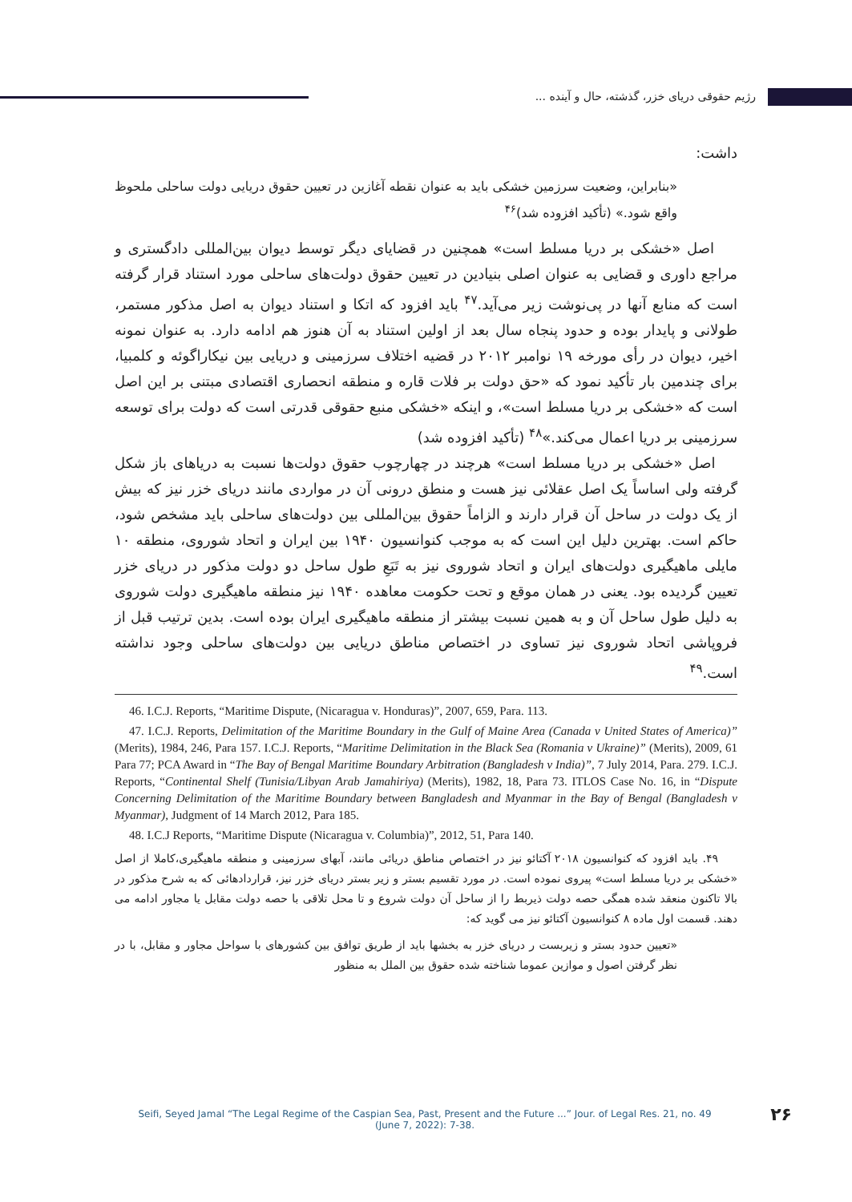رژیم حقوقی دریای خزر، گذشته، حال و آینده ...
داشت:
«بنابراین، وضعیت سرزمین خشکی باید به عنوان نقطه آغازین در تعیین حقوق دریایی دولت ساحلی ملحوظ واقع شود.» (تأکید افزوده شد)<sup>۴۶</sup>
اصل «خشکی بر دریا مسلط است» همچنین در قضایای دیگر توسط دیوان بین‌المللی دادگستری و مراجع داوری و قضایی به عنوان اصلی بنیادین در تعیین حقوق دولت‌های ساحلی مورد استناد قرار گرفته است که منابع آنها در پی‌نوشت زیر می‌آید.<sup>۴۷</sup> باید افزود که اتکا و استناد دیوان به اصل مذکور مستمر، طولانی و پایدار بوده و حدود پنجاه سال بعد از اولین استناد به آن هنوز هم ادامه دارد. به عنوان نمونه اخیر، دیوان در رأی مورخه ۱۹ نوامبر ۲۰۱۲ در قضیه اختلاف سرزمینی و دریایی بین نیکاراگوئه و کلمبیا، برای چندمین بار تأکید نمود که «حق دولت بر فلات قاره و منطقه انحصاری اقتصادی مبتنی بر این اصل است که «خشکی بر دریا مسلط است»، و اینکه «خشکی منبع حقوقی قدرتی است که دولت برای توسعه سرزمینی بر دریا اعمال می‌کند.»<sup>۴۸</sup> (تأکید افزوده شد)
اصل «خشکی بر دریا مسلط است» هرچند در چهارچوب حقوق دولت‌ها نسبت به دریاهای باز شکل گرفته ولی اساساً یک اصل عقلائی نیز هست و منطق درونی آن در مواردی مانند دریای خزر نیز که بیش از یک دولت در ساحل آن قرار دارند و الزاماً حقوق بین‌المللی بین دولت‌های ساحلی باید مشخص شود، حاکم است. بهترین دلیل این است که به موجب کنوانسیون ۱۹۴۰ بین ایران و اتحاد شوروی، منطقه ۱۰ مایلی ماهیگیری دولت‌های ایران و اتحاد شوروی نیز به تَبَعِ طول ساحل دو دولت مذکور در دریای خزر تعیین گردیده بود. یعنی در همان موقع و تحت حکومت معاهده ۱۹۴۰ نیز منطقه ماهیگیری دولت شوروی به دلیل طول ساحل آن و به همین نسبت بیشتر از منطقه ماهیگیری ایران بوده است. بدین ترتیب قبل از فروپاشی اتحاد شوروی نیز تساوی در اختصاص مناطق دریایی بین دولت‌های ساحلی وجود نداشته است.<sup>۴۹</sup>
46. I.C.J. Reports, “Maritime Dispute, (Nicaragua v. Honduras)”, 2007, 659, Para. 113.
47. I.C.J. Reports, Delimitation of the Maritime Boundary in the Gulf of Maine Area (Canada v United States of America)” (Merits), 1984, 246, Para 157. I.C.J. Reports, “Maritime Delimitation in the Black Sea (Romania v Ukraine)” (Merits), 2009, 61 Para 77; PCA Award in “The Bay of Bengal Maritime Boundary Arbitration (Bangladesh v India)”, 7 July 2014, Para. 279. I.C.J. Reports, “Continental Shelf (Tunisia/Libyan Arab Jamahiriya) (Merits), 1982, 18, Para 73. ITLOS Case No. 16, in “Dispute Concerning Delimitation of the Maritime Boundary between Bangladesh and Myanmar in the Bay of Bengal (Bangladesh v Myanmar), Judgment of 14 March 2012, Para 185.
48. I.C.J Reports, “Maritime Dispute (Nicaragua v. Columbia)”, 2012, 51, Para 140.
۴۹. باید افزود که کنوانسیون ۲۰۱۸ آکتائو نیز در اختصاص مناطق دریائی مانند، آبهای سرزمینی و منطقه ماهیگیری،کاملا از اصل «خشکی بر دریا مسلط است» پیروی نموده است. در مورد تقسیم بستر و زیر بستر دریای خزر نیز، قراردادهائی که به شرح مذکور در بالا تاکنون منعقد شده همگی حصه دولت ذیربط را از ساحل آن دولت شروع و تا محل تلاقی با حصه دولت مقابل یا مجاور ادامه می دهند. قسمت اول ماده ۸ کنوانسیون آکتائو نیز می گوید که:
«تعیین حدود بستر و زیربست ر دریای خزر به بخشها باید از طریق توافق بین کشورهای با سواحل مجاور و مقابل، با در نظر گرفتن اصول و موازین عموما شناخته شده حقوق بین الملل به منظور
Seifi, Seyed Jamal “The Legal Regime of the Caspian Sea, Past, Present and the Future ...” Jour. of Legal Res. 21, no. 49
(June 7, 2022): 7-38.
۲۶